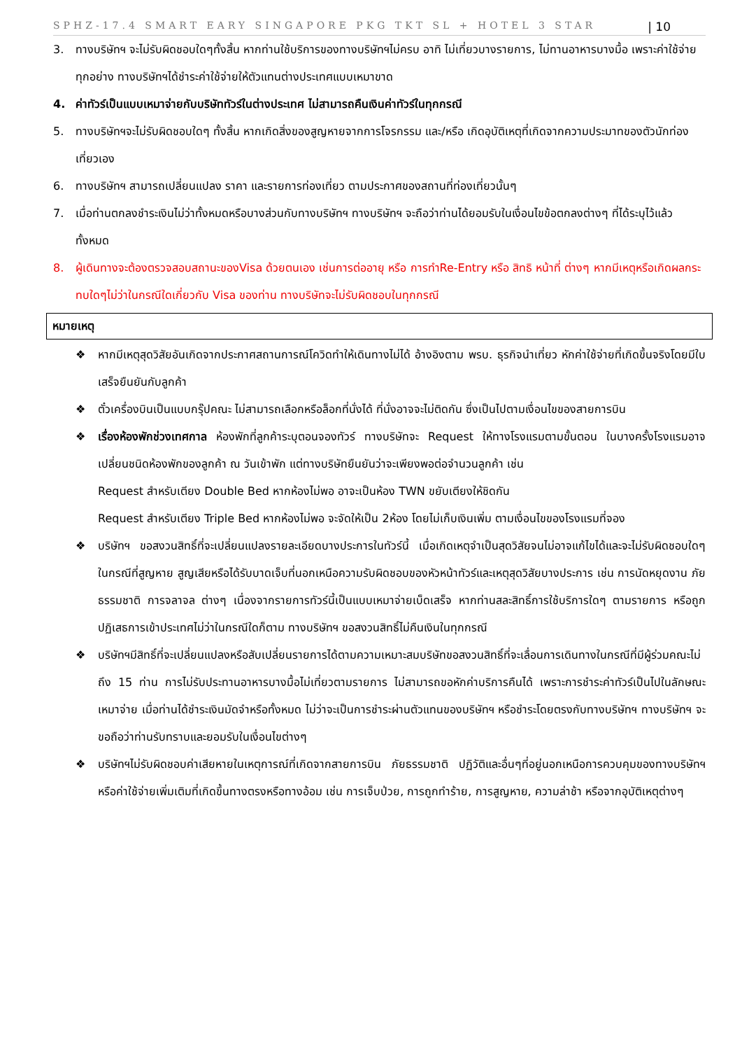SPHZ-17.4 SMART EARY SINGAPORE PKG TKT SL + HOTEL 3 STAR | 10
3. ทางบริษัทฯ จะไม่รับผิดชอบใดๆทั้งสิ้น หากท่านใช้บริการของทางบริษัทฯไม่ครบ อาทิ ไม่เที่ยวบางรายการ, ไม่ทานอาหารบางมื้อ เพราะค่าใช้จ่ายทุกอย่าง ทางบริษัทฯได้ชำระค่าใช้จ่ายให้ตัวแทนต่างประเทศแบบเหมาขาด
4. ค่าทัวร์เป็นแบบเหมาจ่ายกับบริษัททัวร์ในต่างประเทศ ไม่สามารถคืนเงินค่าทัวร์ในทุกกรณี
5. ทางบริษัทฯจะไม่รับผิดชอบใดๆ ทั้งสิ้น หากเกิดสิ่งของสูญหายจากการโจรกรรม และ/หรือ เกิดอุบัติเหตุที่เกิดจากความประมาทของตัวนักท่องเที่ยวเอง
6. ทางบริษัทฯ สามารถเปลี่ยนแปลง ราคา และรายการท่องเที่ยว ตามประกาศของสถานที่ท่องเที่ยวนั้นๆ
7. เมื่อท่านตกลงชำระเงินไม่ว่าทั้งหมดหรือบางส่วนกับทางบริษัทฯ ทางบริษัทฯ จะถือว่าท่านได้ยอมรับในเงื่อนไขข้อตกลงต่างๆ ที่ได้ระบุไว้แล้วทั้งหมด
8. ผู้เดินทางจะต้องตรวจสอบสถานะของVisa ด้วยตนเอง เช่นการต่ออายุ หรือ การทำRe-Entry หรือ สิทธิ หน้าที่ ต่างๆ หากมีเหตุหรือเกิดผลกระทบใดๆไม่ว่าในกรณีใดเกี่ยวกับ Visa ของท่าน ทางบริษัทจะไม่รับผิดชอบในทุกกรณี
หมายเหตุ
❖ หากมีเหตุสุดวิสัยอันเกิดจากประกาศสถานการณ์โควิดทำให้เดินทางไม่ได้ อ้างอิงตาม พรบ. ธุรกิจนำเที่ยว หักค่าใช้จ่ายที่เกิดขึ้นจริงโดยมีใบเสร็จยืนยันกับลูกค้า
❖ ตั๋วเครื่องบินเป็นแบบกรุ๊ปคณะ ไม่สามารถเลือกหรือล็อกที่นั่งได้ ที่นั่งอาจจะไม่ติดกัน ซึ่งเป็นไปตามเงื่อนไขของสายการบิน
❖ เรื่องห้องพักช่วงเทศกาล ห้องพักที่ลูกค้าระบุตอนจองทัวร์ ทางบริษัทจะ Request ให้ทางโรงแรมตามขั้นตอน ในบางครั้งโรงแรมอาจเปลี่ยนชนิดห้องพักของลูกค้า ณ วันเข้าพัก แต่ทางบริษัทยืนยันว่าจะเพียงพอต่อจำนวนลูกค้า เช่น
Request สำหรับเตียง Double Bed หากห้องไม่พอ อาจะเป็นห้อง TWN ขยับเตียงให้ชิดกัน
Request สำหรับเตียง Triple Bed หากห้องไม่พอ จะจัดให้เป็น 2ห้อง โดยไม่เก็บเงินเพิ่ม ตามเงื่อนไขของโรงแรมที่จอง
❖ บริษัทฯ ขอสงวนสิทธิ์ที่จะเปลี่ยนแปลงรายละเอียดบางประการในทัวร์นี้ เมื่อเกิดเหตุจำเป็นสุดวิสัยจนไม่อาจแก้ไขได้และจะไม่รับผิดชอบใดๆ ในกรณีที่สูญหาย สูญเสียหรือได้รับบาดเจ็บที่นอกเหนือความรับผิดชอบของหัวหน้าทัวร์และเหตุสุดวิสัยบางประการ เช่น การนัดหยุดงาน ภัยธรรมชาติ การจลาจล ต่างๆ เนื่องจากรายการทัวร์นี้เป็นแบบเหมาจ่ายเบ็ดเสร็จ หากท่านสละสิทธิ์การใช้บริการใดๆ ตามรายการ หรือถูกปฏิเสธการเข้าประเทศไม่ว่าในกรณีใดก็ตาม ทางบริษัทฯ ขอสงวนสิทธิ์ไม่คืนเงินในทุกกรณี
❖ บริษัทฯมีสิทธิ์ที่จะเปลี่ยนแปลงหรือสับเปลี่ยนรายการได้ตามความเหมาะสมบริษัทขอสงวนสิทธิ์ที่จะเลื่อนการเดินทางในกรณีที่มีผู้ร่วมคณะไม่ถึง 15 ท่าน การไม่รับประทานอาหารบางมื้อไม่เที่ยวตามรายการ ไม่สามารถขอหักค่าบริการคืนได้ เพราะการชำระค่าทัวร์เป็นไปในลักษณะเหมาจ่าย เมื่อท่านได้ชำระเงินมัดจำหรือทั้งหมด ไม่ว่าจะเป็นการชำระผ่านตัวแทนของบริษัทฯ หรือชำระโดยตรงกับทางบริษัทฯ ทางบริษัทฯ จะขอถือว่าท่านรับทราบและยอมรับในเงื่อนไขต่างๆ
❖ บริษัทฯไม่รับผิดชอบค่าเสียหายในเหตุการณ์ที่เกิดจากสายการบิน ภัยธรรมชาติ ปฏิวัติและอื่นๆที่อยู่นอกเหนือการควบคุมของทางบริษัทฯหรือค่าใช้จ่ายเพิ่มเติมที่เกิดขึ้นทางตรงหรือทางอ้อม เช่น การเจ็บป่วย, การถูกทำร้าย, การสูญหาย, ความล่าช้า หรือจากอุบัติเหตุต่างๆ